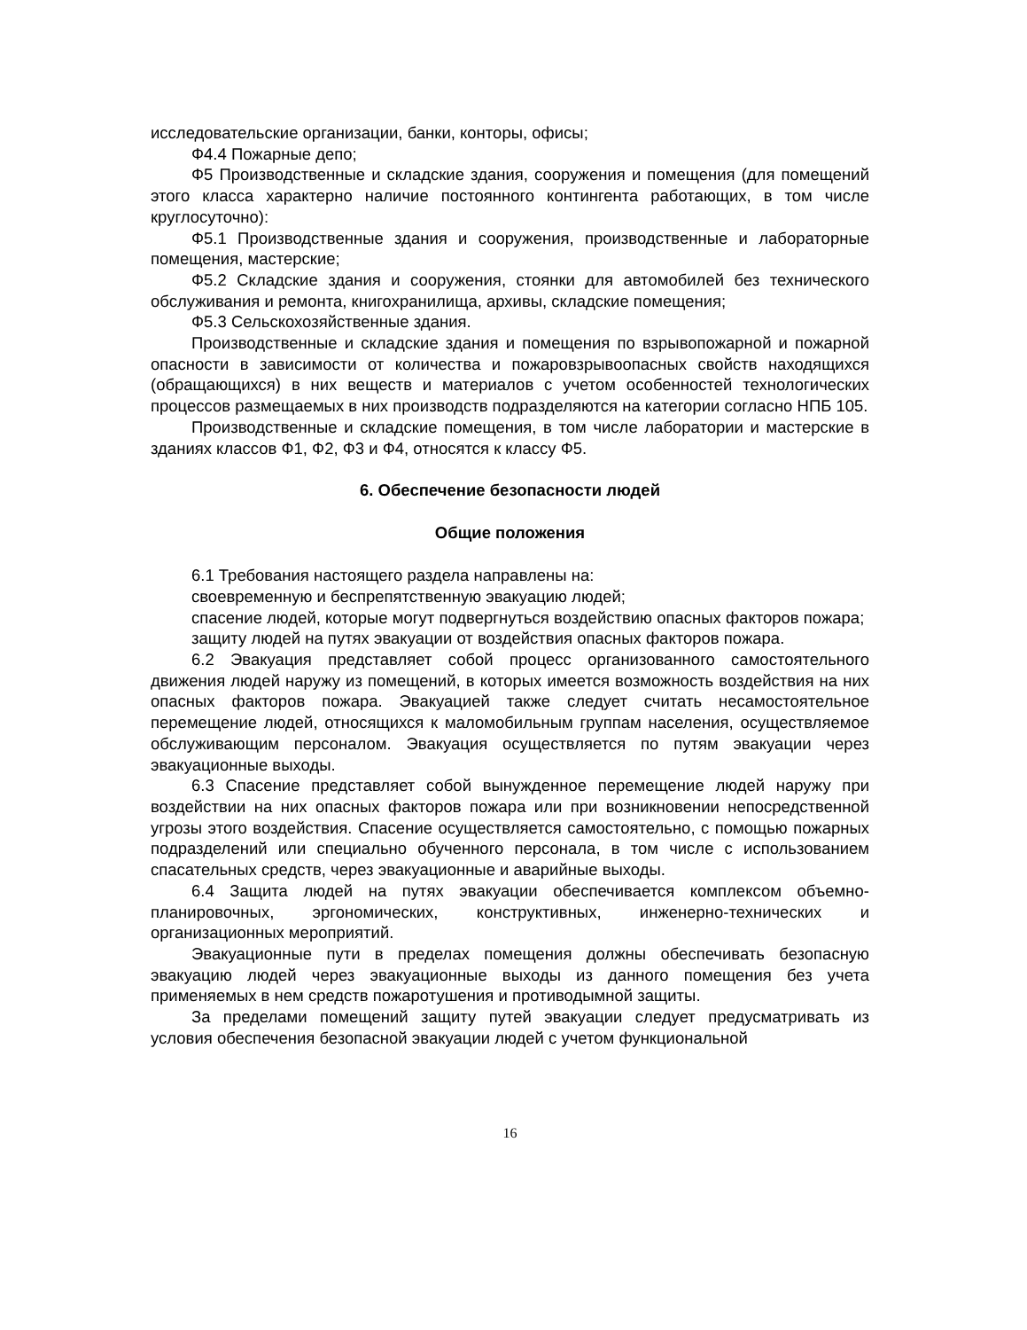исследовательские организации, банки, конторы, офисы;
Ф4.4 Пожарные депо;
Ф5 Производственные и складские здания, сооружения и помещения (для помещений этого класса характерно наличие постоянного контингента работающих, в том числе круглосуточно):
Ф5.1 Производственные здания и сооружения, производственные и лабораторные помещения, мастерские;
Ф5.2 Складские здания и сооружения, стоянки для автомобилей без технического обслуживания и ремонта, книгохранилища, архивы, складские помещения;
Ф5.3 Сельскохозяйственные здания.
Производственные и складские здания и помещения по взрывопожарной и пожарной опасности в зависимости от количества и пожаровзрывоопасных свойств находящихся (обращающихся) в них веществ и материалов с учетом особенностей технологических процессов размещаемых в них производств подразделяются на категории согласно НПБ 105.
Производственные и складские помещения, в том числе лаборатории и мастерские в зданиях классов Ф1, Ф2, Ф3 и Ф4, относятся к классу Ф5.
6. Обеспечение безопасности людей
Общие положения
6.1 Требования настоящего раздела направлены на:
своевременную и беспрепятственную эвакуацию людей;
спасение людей, которые могут подвергнуться воздействию опасных факторов пожара;
защиту людей на путях эвакуации от воздействия опасных факторов пожара.
6.2 Эвакуация представляет собой процесс организованного самостоятельного движения людей наружу из помещений, в которых имеется возможность воздействия на них опасных факторов пожара. Эвакуацией также следует считать несамостоятельное перемещение людей, относящихся к маломобильным группам населения, осуществляемое обслуживающим персоналом. Эвакуация осуществляется по путям эвакуации через эвакуационные выходы.
6.3 Спасение представляет собой вынужденное перемещение людей наружу при воздействии на них опасных факторов пожара или при возникновении непосредственной угрозы этого воздействия. Спасение осуществляется самостоятельно, с помощью пожарных подразделений или специально обученного персонала, в том числе с использованием спасательных средств, через эвакуационные и аварийные выходы.
6.4 Защита людей на путях эвакуации обеспечивается комплексом объемно-планировочных, эргономических, конструктивных, инженерно-технических и организационных мероприятий.
Эвакуационные пути в пределах помещения должны обеспечивать безопасную эвакуацию людей через эвакуационные выходы из данного помещения без учета применяемых в нем средств пожаротушения и противодымной защиты.
За пределами помещений защиту путей эвакуации следует предусматривать из условия обеспечения безопасной эвакуации людей с учетом функциональной
16